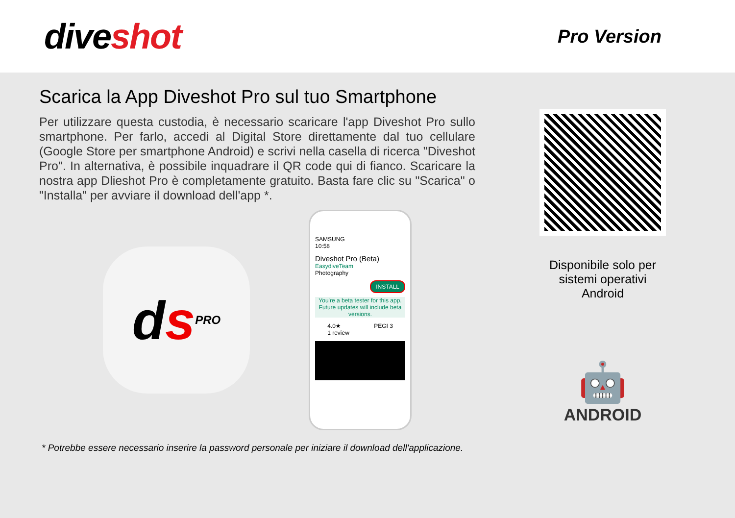diveshot
Pro Version
Scarica la App Diveshot Pro sul tuo Smartphone
Per utilizzare questa custodia, è necessario scaricare l'app Diveshot Pro sullo smartphone. Per farlo, accedi al Digital Store direttamente dal tuo cellulare (Google Store per smartphone Android) e scrivi nella casella di ricerca "Diveshot Pro". In alternativa, è possibile inquadrare il QR code qui di fianco. Scaricare la nostra app Dlieshot Pro è completamente gratuito. Basta fare clic su "Scarica" o "Installa" per avviare il download dell'app *.
d s PRO
SAMSUNG
10:58
Diveshot Pro (Beta)
EasydiveTeam
Photography
INSTALL
You're a beta tester for this app. Future updates will include beta versions.
4.0★
1 review PEGI 3
Disponibile solo per
sistemi operativi
Android
🤖
ANDROID
* Potrebbe essere necessario inserire la password personale per iniziare il download dell'applicazione.